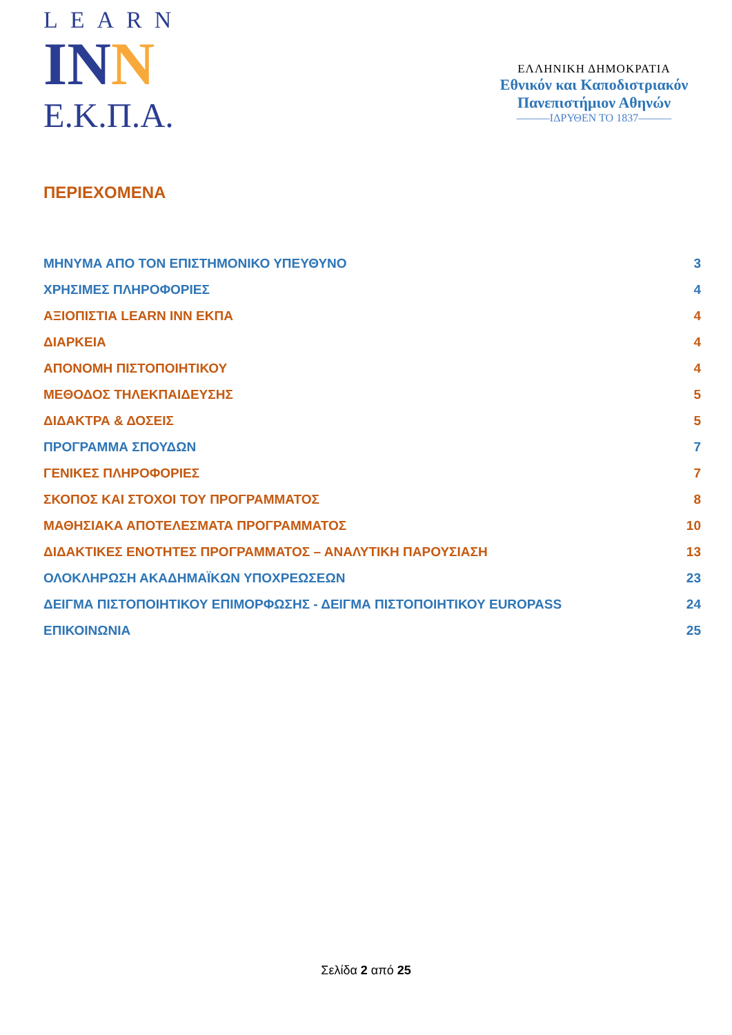LEARN
INN
E.K.Π.A.
ΕΛΛΗΝΙΚΗ ΔΗΜΟΚΡΑΤΙΑ
Εθνικόν και Καποδιστριακόν
Πανεπιστήμιον Αθηνών
———ΙΔΡΥΘΕΝ ΤΟ 1837———
ΠΕΡΙΕΧΟΜΕΝΑ
ΜΗΝΥΜΑ ΑΠΟ ΤΟΝ ΕΠΙΣΤΗΜΟΝΙΚΟ ΥΠΕΥΘΥΝΟ 3
ΧΡΗΣΙΜΕΣ ΠΛΗΡΟΦΟΡΙΕΣ 4
ΑΞΙΟΠΙΣΤΙΑ LEARN INN ΕΚΠΑ 4
ΔΙΑΡΚΕΙΑ 4
ΑΠΟΝΟΜΗ ΠΙΣΤΟΠΟΙΗΤΙΚΟΥ 4
ΜΕΘΟΔΟΣ ΤΗΛΕΚΠΑΙΔΕΥΣΗΣ 5
ΔΙΔΑΚΤΡΑ & ΔΟΣΕΙΣ 5
ΠΡΟΓΡΑΜΜΑ ΣΠΟΥΔΩΝ 7
ΓΕΝΙΚΕΣ ΠΛΗΡΟΦΟΡΙΕΣ 7
ΣΚΟΠΟΣ ΚΑΙ ΣΤΟΧΟΙ ΤΟΥ ΠΡΟΓΡΑΜΜΑΤΟΣ 8
ΜΑΘΗΣΙΑΚΑ ΑΠΟΤΕΛΕΣΜΑΤΑ ΠΡΟΓΡΑΜΜΑΤΟΣ 10
ΔΙΔΑΚΤΙΚΕΣ ΕΝΟΤΗΤΕΣ ΠΡΟΓΡΑΜΜΑΤΟΣ – ΑΝΑΛΥΤΙΚΗ ΠΑΡΟΥΣΙΑΣΗ 13
ΟΛΟΚΛΗΡΩΣΗ ΑΚΑΔΗΜΑΪΚΩΝ ΥΠΟΧΡΕΩΣΕΩΝ 23
ΔΕΙΓΜΑ ΠΙΣΤΟΠΟΙΗΤΙΚΟΥ ΕΠΙΜΟΡΦΩΣΗΣ - ΔΕΙΓΜΑ ΠΙΣΤΟΠΟΙΗΤΙΚΟΥ EUROPASS 24
ΕΠΙΚΟΙΝΩΝΙΑ 25
Σελίδα 2 από 25